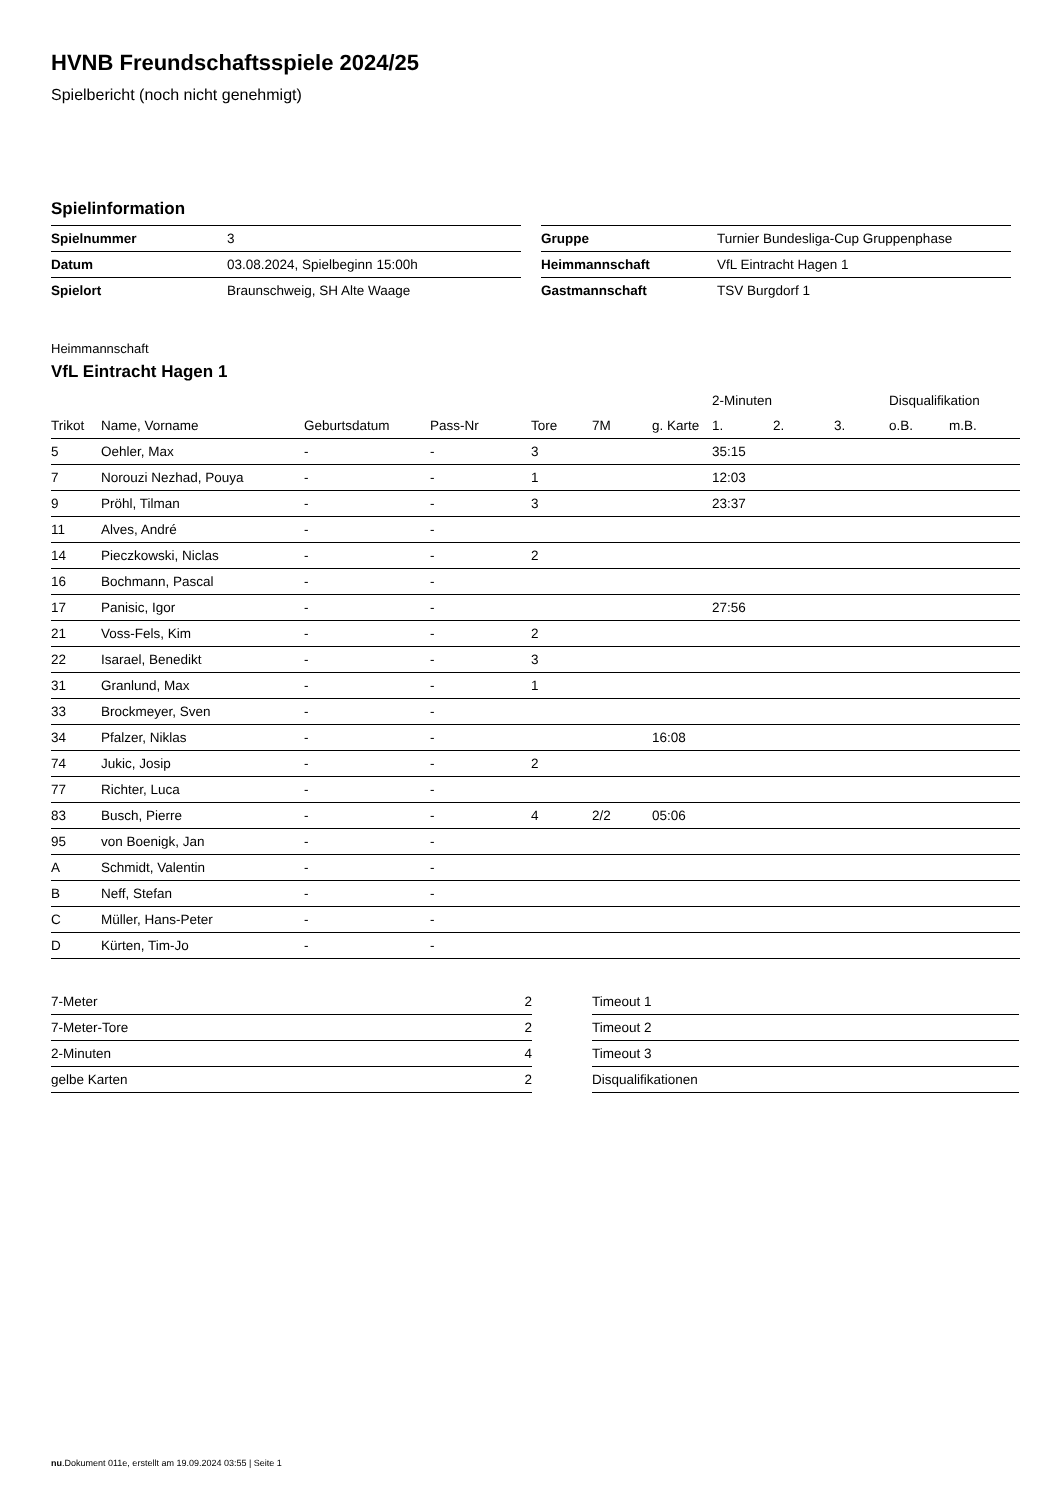HVNB Freundschaftsspiele 2024/25
Spielbericht (noch nicht genehmigt)
Spielinformation
| Spielnummer | 3 |
| Datum | 03.08.2024, Spielbeginn 15:00h |
| Spielort | Braunschweig, SH Alte Waage |
| Gruppe | Turnier Bundesliga-Cup Gruppenphase |
| Heimmannschaft | VfL Eintracht Hagen 1 |
| Gastmannschaft | TSV Burgdorf 1 |
Heimmannschaft
VfL Eintracht Hagen 1
| | | | | | | | 2-Minuten | | | Disqualifikation | |
| --- | --- | --- | --- | --- | --- | --- | --- | --- | --- | --- | --- |
| Trikot | Name, Vorname | Geburtsdatum | Pass-Nr | Tore | 7M | g. Karte | 1. | 2. | 3. | o.B. | m.B. |
| 5 | Oehler, Max | - | - | 3 | | | 35:15 | | | | |
| 7 | Norouzi Nezhad, Pouya | - | - | 1 | | | 12:03 | | | | |
| 9 | Pröhl, Tilman | - | - | 3 | | | 23:37 | | | | |
| 11 | Alves, André | - | - | | | | | | | | |
| 14 | Pieczkowski, Niclas | - | - | 2 | | | | | | | |
| 16 | Bochmann, Pascal | - | - | | | | | | | | |
| 17 | Panisic, Igor | - | - | | | | 27:56 | | | | |
| 21 | Voss-Fels, Kim | - | - | 2 | | | | | | | |
| 22 | Isarael, Benedikt | - | - | 3 | | | | | | | |
| 31 | Granlund, Max | - | - | 1 | | | | | | | |
| 33 | Brockmeyer, Sven | - | - | | | | | | | | |
| 34 | Pfalzer, Niklas | - | - | | | 16:08 | | | | | |
| 74 | Jukic, Josip | - | - | 2 | | | | | | | |
| 77 | Richter, Luca | - | - | | | | | | | | |
| 83 | Busch, Pierre | - | - | 4 | 2/2 | 05:06 | | | | | |
| 95 | von Boenigk, Jan | - | - | | | | | | | | |
| A | Schmidt, Valentin | - | - | | | | | | | | |
| B | Neff, Stefan | - | - | | | | | | | | |
| C | Müller, Hans-Peter | - | - | | | | | | | | |
| D | Kürten, Tim-Jo | - | - | | | | | | | | |
| 7-Meter | 2 |
| 7-Meter-Tore | 2 |
| 2-Minuten | 4 |
| gelbe Karten | 2 |
| Timeout 1 | |
| Timeout 2 | |
| Timeout 3 | |
| Disqualifikationen | |
nu.Dokument 011e, erstellt am 19.09.2024 03:55 | Seite 1